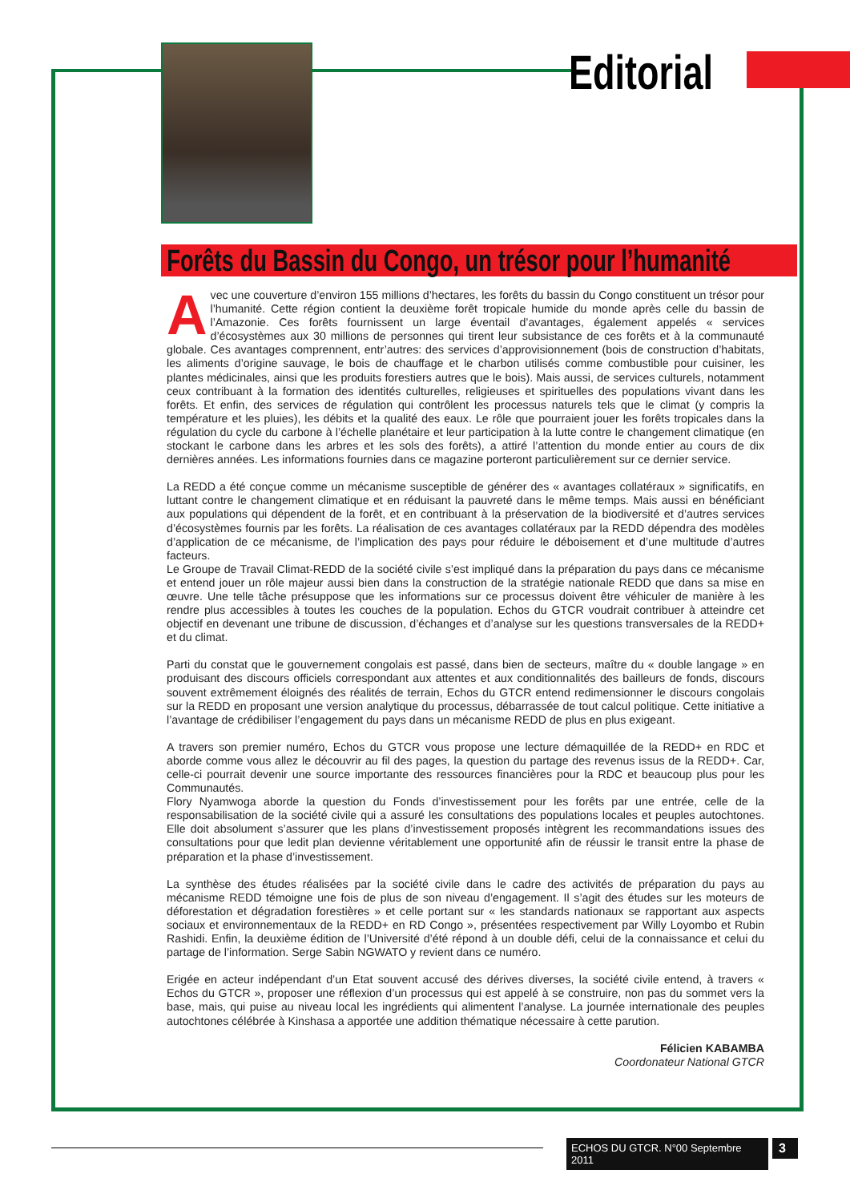Editorial
Forêts du Bassin du Congo, un trésor pour l’humanité
Avec une couverture d’environ 155 millions d’hectares, les forêts du bassin du Congo constituent un trésor pour l’humanité. Cette région contient la deuxième forêt tropicale humide du monde après celle du bassin de l’Amazonie. Ces forêts fournissent un large éventail d’avantages, également appelés « services d’écosystèmes aux 30 millions de personnes qui tirent leur subsistance de ces forêts et à la communauté globale. Ces avantages comprennent, entr’autres: des services d’approvisionnement (bois de construction d’habitats, les aliments d’origine sauvage, le bois de chauffage et le charbon utilisés comme combustible pour cuisiner, les plantes médicinales, ainsi que les produits forestiers autres que le bois). Mais aussi, de services culturels, notamment ceux contribuant à la formation des identités culturelles, religieuses et spirituelles des populations vivant dans les forêts. Et enfin, des services de régulation qui contrôlent les processus naturels tels que le climat (y compris la température et les pluies), les débits et la qualité des eaux. Le rôle que pourraient jouer les forêts tropicales dans la régulation du cycle du carbone à l’échelle planétaire et leur participation à la lutte contre le changement climatique (en stockant le carbone dans les arbres et les sols des forêts), a attiré l’attention du monde entier au cours de dix dernières années. Les informations fournies dans ce magazine porteront particulièrement sur ce dernier service.
La REDD a été conçue comme un mécanisme susceptible de générer des « avantages collatéraux » significatifs, en luttant contre le changement climatique et en réduisant la pauvreté dans le même temps. Mais aussi en bénéficiant aux populations qui dépendent de la forêt, et en contribuant à la préservation de la biodiversité et d’autres services d’écosystèmes fournis par les forêts. La réalisation de ces avantages collatéraux par la REDD dépendra des modèles d’application de ce mécanisme, de l’implication des pays pour réduire le déboisement et d’une multitude d’autres facteurs.
Le Groupe de Travail Climat-REDD de la société civile s’est impliqué dans la préparation du pays dans ce mécanisme et entend jouer un rôle majeur aussi bien dans la construction de la stratégie nationale REDD que dans sa mise en œuvre. Une telle tâche présuppose que les informations sur ce processus doivent être véhiculer de manière à les rendre plus accessibles à toutes les couches de la population. Echos du GTCR voudrait contribuer à atteindre cet objectif en devenant une tribune de discussion, d’échanges et d’analyse sur les questions transversales de la REDD+ et du climat.
Parti du constat que le gouvernement congolais est passé, dans bien de secteurs, maître du « double langage » en produisant des discours officiels correspondant aux attentes et aux conditionnalités des bailleurs de fonds, discours souvent extrêmement éloignés des réalités de terrain, Echos du GTCR entend redimensionner le discours congolais sur la REDD en proposant une version analytique du processus, débarrassée de tout calcul politique. Cette initiative a l’avantage de crédibiliser l’engagement du pays dans un mécanisme REDD de plus en plus exigeant.
A travers son premier numéro, Echos du GTCR vous propose une lecture démaquillée de la REDD+ en RDC et aborde comme vous allez le découvrir au fil des pages, la question du partage des revenus issus de la REDD+. Car, celle-ci pourrait devenir une source importante des ressources financières pour la RDC et beaucoup plus pour les Communautés.
Flory Nyamwoga aborde la question du Fonds d’investissement pour les forêts par une entrée, celle de la responsabilisation de la société civile qui a assuré les consultations des populations locales et peuples autochtones. Elle doit absolument s’assurer que les plans d’investissement proposés intègrent les recommandations issues des consultations pour que ledit plan devienne véritablement une opportunité afin de réussir le transit entre la phase de préparation et la phase d’investissement.
La synthèse des études réalisées par la société civile dans le cadre des activités de préparation du pays au mécanisme REDD témoigne une fois de plus de son niveau d’engagement. Il s’agit des études sur les moteurs de déforestation et dégradation forestières » et celle portant sur « les standards nationaux se rapportant aux aspects sociaux et environnementaux de la REDD+ en RD Congo », présentées respectivement par Willy Loyombo et Rubin Rashidi. Enfin, la deuxième édition de l’Université d’été répond à un double défi, celui de la connaissance et celui du partage de l’information. Serge Sabin NGWATO y revient dans ce numéro.
Erigée en acteur indépendant d’un Etat souvent accusé des dérives diverses, la société civile entend, à travers « Echos du GTCR », proposer une réflexion d’un processus qui est appelé à se construire, non pas du sommet vers la base, mais, qui puise au niveau local les ingrédients qui alimentent l’analyse. La journée internationale des peuples autochtones célébrée à Kinshasa a apportée une addition thématique nécessaire à cette parution.
Félicien KABAMBA
Coordonateur National GTCR
ECHOS DU GTCR. N°00 Septembre 2011
3